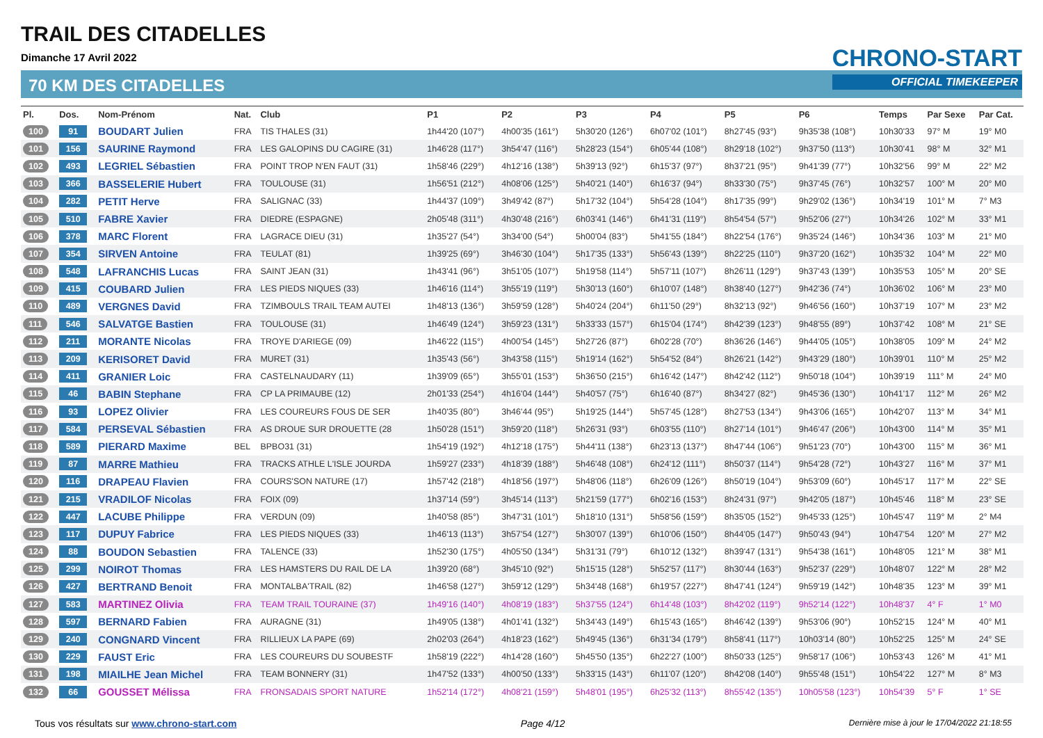TRAIL DES CITADELLES
Dimanche 17 Avril 2022
70 KM DES CITADELLES
CHRONO-START
OFFICIAL TIMEKEEPER
| Pl. | Dos. | Nom-Prénom | Nat. | Club | P1 | P2 | P3 | P4 | P5 | P6 | Temps | Par Sexe | Par Cat. |
| --- | --- | --- | --- | --- | --- | --- | --- | --- | --- | --- | --- | --- | --- |
| 100 | 91 | BOUDART Julien | FRA | TIS THALES (31) | 1h44'20 (107°) | 4h00'35 (161°) | 5h30'20 (126°) | 6h07'02 (101°) | 8h27'45 (93°) | 9h35'38 (108°) | 10h30'33 | 97° M | 19° M0 |
| 101 | 156 | SAURINE Raymond | FRA | LES GALOPINS DU CAGIRE (31) | 1h46'28 (117°) | 3h54'47 (116°) | 5h28'23 (154°) | 6h05'44 (108°) | 8h29'18 (102°) | 9h37'50 (113°) | 10h30'41 | 98° M | 32° M1 |
| 102 | 493 | LEGRIEL Sébastien | FRA | POINT TROP N'EN FAUT (31) | 1h58'46 (229°) | 4h12'16 (138°) | 5h39'13 (92°) | 6h15'37 (97°) | 8h37'21 (95°) | 9h41'39 (77°) | 10h32'56 | 99° M | 22° M2 |
| 103 | 366 | BASSELERIE Hubert | FRA | TOULOUSE (31) | 1h56'51 (212°) | 4h08'06 (125°) | 5h40'21 (140°) | 6h16'37 (94°) | 8h33'30 (75°) | 9h37'45 (76°) | 10h32'57 | 100° M | 20° M0 |
| 104 | 282 | PETIT Herve | FRA | SALIGNAC (33) | 1h44'37 (109°) | 3h49'42 (87°) | 5h17'32 (104°) | 5h54'28 (104°) | 8h17'35 (99°) | 9h29'02 (136°) | 10h34'19 | 101° M | 7° M3 |
| 105 | 510 | FABRE Xavier | FRA | DIEDRE (ESPAGNE) | 2h05'48 (311°) | 4h30'48 (216°) | 6h03'41 (146°) | 6h41'31 (119°) | 8h54'54 (57°) | 9h52'06 (27°) | 10h34'26 | 102° M | 33° M1 |
| 106 | 378 | MARC Florent | FRA | LAGRACE DIEU (31) | 1h35'27 (54°) | 3h34'00 (54°) | 5h00'04 (83°) | 5h41'55 (184°) | 8h22'54 (176°) | 9h35'24 (146°) | 10h34'36 | 103° M | 21° M0 |
| 107 | 354 | SIRVEN Antoine | FRA | TEULAT (81) | 1h39'25 (69°) | 3h46'30 (104°) | 5h17'35 (133°) | 5h56'43 (139°) | 8h22'25 (110°) | 9h37'20 (162°) | 10h35'32 | 104° M | 22° M0 |
| 108 | 548 | LAFRANCHIS Lucas | FRA | SAINT JEAN (31) | 1h43'41 (96°) | 3h51'05 (107°) | 5h19'58 (114°) | 5h57'11 (107°) | 8h26'11 (129°) | 9h37'43 (139°) | 10h35'53 | 105° M | 20° SE |
| 109 | 415 | COUBARD Julien | FRA | LES PIEDS NIQUES (33) | 1h46'16 (114°) | 3h55'19 (119°) | 5h30'13 (160°) | 6h10'07 (148°) | 8h38'40 (127°) | 9h42'36 (74°) | 10h36'02 | 106° M | 23° M0 |
| 110 | 489 | VERGNES David | FRA | TZIMBOULS TRAIL TEAM AUTEI | 1h48'13 (136°) | 3h59'59 (128°) | 5h40'24 (204°) | 6h11'50 (29°) | 8h32'13 (92°) | 9h46'56 (160°) | 10h37'19 | 107° M | 23° M2 |
| 111 | 546 | SALVATGE Bastien | FRA | TOULOUSE (31) | 1h46'49 (124°) | 3h59'23 (131°) | 5h33'33 (157°) | 6h15'04 (174°) | 8h42'39 (123°) | 9h48'55 (89°) | 10h37'42 | 108° M | 21° SE |
| 112 | 211 | MORANTE Nicolas | FRA | TROYE D'ARIEGE (09) | 1h46'22 (115°) | 4h00'54 (145°) | 5h27'26 (87°) | 6h02'28 (70°) | 8h36'26 (146°) | 9h44'05 (105°) | 10h38'05 | 109° M | 24° M2 |
| 113 | 209 | KERISORET David | FRA | MURET (31) | 1h35'43 (56°) | 3h43'58 (115°) | 5h19'14 (162°) | 5h54'52 (84°) | 8h26'21 (142°) | 9h43'29 (180°) | 10h39'01 | 110° M | 25° M2 |
| 114 | 411 | GRANIER Loic | FRA | CASTELNAUDARY (11) | 1h39'09 (65°) | 3h55'01 (153°) | 5h36'50 (215°) | 6h16'42 (147°) | 8h42'42 (112°) | 9h50'18 (104°) | 10h39'19 | 111° M | 24° M0 |
| 115 | 46 | BABIN Stephane | FRA | CP LA PRIMAUBE (12) | 2h01'33 (254°) | 4h16'04 (144°) | 5h40'57 (75°) | 6h16'40 (87°) | 8h34'27 (82°) | 9h45'36 (130°) | 10h41'17 | 112° M | 26° M2 |
| 116 | 93 | LOPEZ Olivier | FRA | LES COUREURS FOUS DE SER | 1h40'35 (80°) | 3h46'44 (95°) | 5h19'25 (144°) | 5h57'45 (128°) | 8h27'53 (134°) | 9h43'06 (165°) | 10h42'07 | 113° M | 34° M1 |
| 117 | 584 | PERSEVAL Sébastien | FRA | AS DROUE SUR DROUETTE (28 | 1h50'28 (151°) | 3h59'20 (118°) | 5h26'31 (93°) | 6h03'55 (110°) | 8h27'14 (101°) | 9h46'47 (206°) | 10h43'00 | 114° M | 35° M1 |
| 118 | 589 | PIERARD Maxime | BEL | BPBO31 (31) | 1h54'19 (192°) | 4h12'18 (175°) | 5h44'11 (138°) | 6h23'13 (137°) | 8h47'44 (106°) | 9h51'23 (70°) | 10h43'00 | 115° M | 36° M1 |
| 119 | 87 | MARRE Mathieu | FRA | TRACKS ATHLE L'ISLE JOURDA | 1h59'27 (233°) | 4h18'39 (188°) | 5h46'48 (108°) | 6h24'12 (111°) | 8h50'37 (114°) | 9h54'28 (72°) | 10h43'27 | 116° M | 37° M1 |
| 120 | 116 | DRAPEAU Flavien | FRA | COURS'SON NATURE (17) | 1h57'42 (218°) | 4h18'56 (197°) | 5h48'06 (118°) | 6h26'09 (126°) | 8h50'19 (104°) | 9h53'09 (60°) | 10h45'17 | 117° M | 22° SE |
| 121 | 215 | VRADILOF Nicolas | FRA | FOIX (09) | 1h37'14 (59°) | 3h45'14 (113°) | 5h21'59 (177°) | 6h02'16 (153°) | 8h24'31 (97°) | 9h42'05 (187°) | 10h45'46 | 118° M | 23° SE |
| 122 | 447 | LACUBE Philippe | FRA | VERDUN (09) | 1h40'58 (85°) | 3h47'31 (101°) | 5h18'10 (131°) | 5h58'56 (159°) | 8h35'05 (152°) | 9h45'33 (125°) | 10h45'47 | 119° M | 2° M4 |
| 123 | 117 | DUPUY Fabrice | FRA | LES PIEDS NIQUES (33) | 1h46'13 (113°) | 3h57'54 (127°) | 5h30'07 (139°) | 6h10'06 (150°) | 8h44'05 (147°) | 9h50'43 (94°) | 10h47'54 | 120° M | 27° M2 |
| 124 | 88 | BOUDON Sebastien | FRA | TALENCE (33) | 1h52'30 (175°) | 4h05'50 (134°) | 5h31'31 (79°) | 6h10'12 (132°) | 8h39'47 (131°) | 9h54'38 (161°) | 10h48'05 | 121° M | 38° M1 |
| 125 | 299 | NOIROT Thomas | FRA | LES HAMSTERS DU RAIL DE LA | 1h39'20 (68°) | 3h45'10 (92°) | 5h15'15 (128°) | 5h52'57 (117°) | 8h30'44 (163°) | 9h52'37 (229°) | 10h48'07 | 122° M | 28° M2 |
| 126 | 427 | BERTRAND Benoit | FRA | MONTALBA'TRAIL (82) | 1h46'58 (127°) | 3h59'12 (129°) | 5h34'48 (168°) | 6h19'57 (227°) | 8h47'41 (124°) | 9h59'19 (142°) | 10h48'35 | 123° M | 39° M1 |
| 127 | 583 | MARTINEZ Olivia | FRA | TEAM TRAIL TOURAINE (37) | 1h49'16 (140°) | 4h08'19 (183°) | 5h37'55 (124°) | 6h14'48 (103°) | 8h42'02 (119°) | 9h52'14 (122°) | 10h48'37 | 4° F | 1° M0 |
| 128 | 597 | BERNARD Fabien | FRA | AURAGNE (31) | 1h49'05 (138°) | 4h01'41 (132°) | 5h34'43 (149°) | 6h15'43 (165°) | 8h46'42 (139°) | 9h53'06 (90°) | 10h52'15 | 124° M | 40° M1 |
| 129 | 240 | CONGNARD Vincent | FRA | RILLIEUX LA PAPE (69) | 2h02'03 (264°) | 4h18'23 (162°) | 5h49'45 (136°) | 6h31'34 (179°) | 8h58'41 (117°) | 10h03'14 (80°) | 10h52'25 | 125° M | 24° SE |
| 130 | 229 | FAUST Eric | FRA | LES COUREURS DU SOUBESTF | 1h58'19 (222°) | 4h14'28 (160°) | 5h45'50 (135°) | 6h22'27 (100°) | 8h50'33 (125°) | 9h58'17 (106°) | 10h53'43 | 126° M | 41° M1 |
| 131 | 198 | MIAILHE Jean Michel | FRA | TEAM BONNERY (31) | 1h47'52 (133°) | 4h00'50 (133°) | 5h33'15 (143°) | 6h11'07 (120°) | 8h42'08 (140°) | 9h55'48 (151°) | 10h54'22 | 127° M | 8° M3 |
| 132 | 66 | GOUSSET Mélissa | FRA | FRONSADAIS SPORT NATURE | 1h52'14 (172°) | 4h08'21 (159°) | 5h48'01 (195°) | 6h25'32 (113°) | 8h55'42 (135°) | 10h05'58 (123°) | 10h54'39 | 5° F | 1° SE |
Tous vos résultats sur www.chrono-start.com Page 4/12 Dernière mise à jour le 17/04/2022 21:18:55